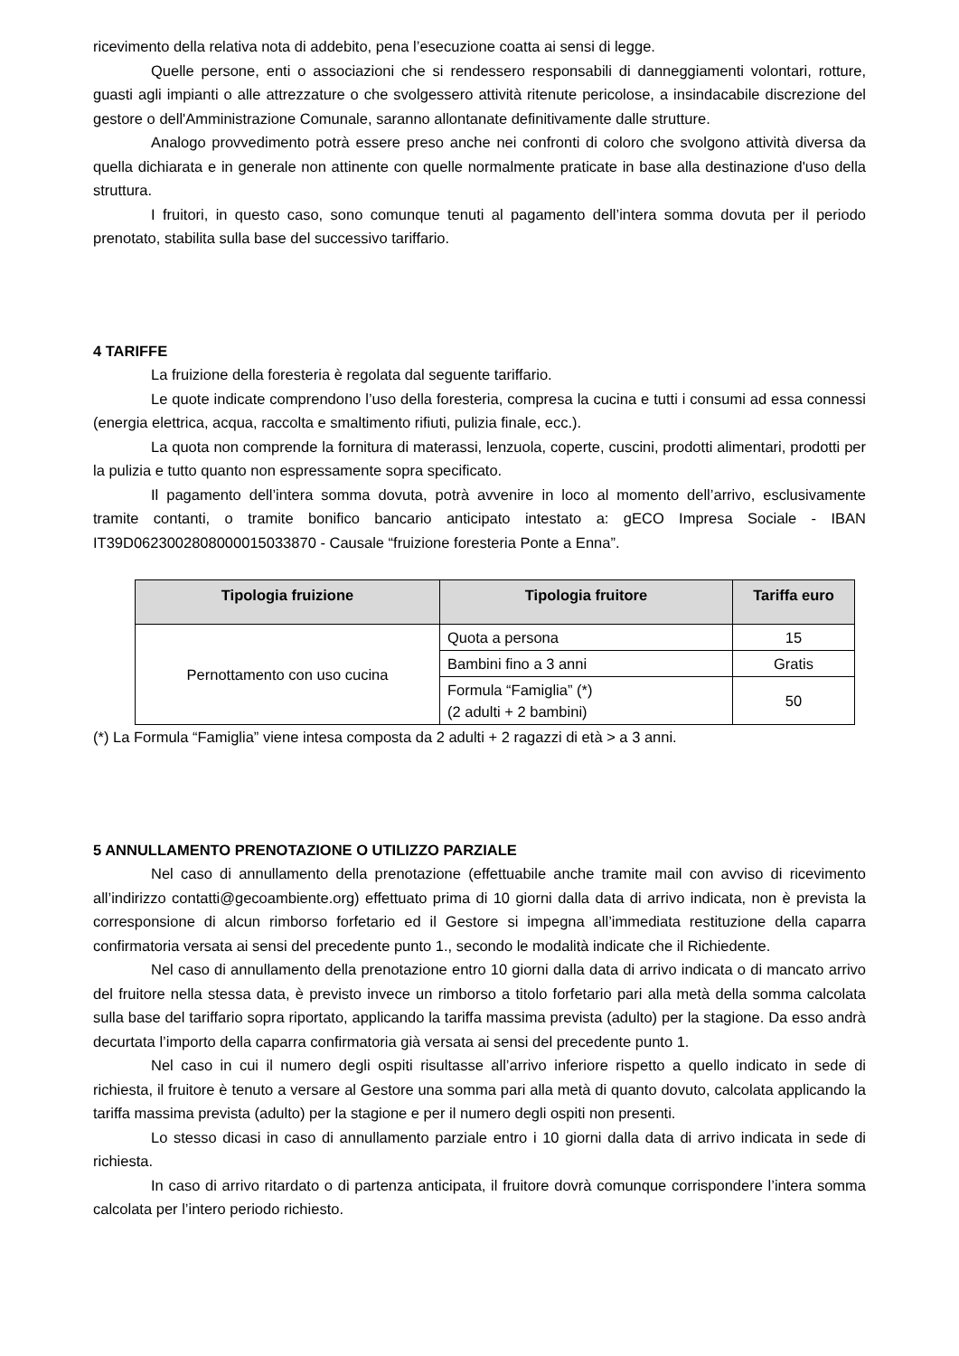ricevimento della relativa nota di addebito, pena l’esecuzione coatta ai sensi di legge.
Quelle persone, enti o associazioni che si rendessero responsabili di danneggiamenti volontari, rotture, guasti agli impianti o alle attrezzature o che svolgessero attività ritenute pericolose, a insindacabile discrezione del gestore o dell'Amministrazione Comunale, saranno allontanate definitivamente dalle strutture.
Analogo provvedimento potrà essere preso anche nei confronti di coloro che svolgono attività diversa da quella dichiarata e in generale non attinente con quelle normalmente praticate in base alla destinazione d'uso della struttura.
I fruitori, in questo caso, sono comunque tenuti al pagamento dell’intera somma dovuta per il periodo prenotato, stabilita sulla base del successivo tariffario.
4 TARIFFE
La fruizione della foresteria è regolata dal seguente tariffario.
Le quote indicate comprendono l’uso della foresteria, compresa la cucina e tutti i consumi ad essa connessi (energia elettrica, acqua, raccolta e smaltimento rifiuti, pulizia finale, ecc.).
La quota non comprende la fornitura di materassi, lenzuola, coperte, cuscini, prodotti alimentari, prodotti per la pulizia e tutto quanto non espressamente sopra specificato.
Il pagamento dell’intera somma dovuta, potrà avvenire in loco al momento dell’arrivo, esclusivamente tramite contanti, o tramite bonifico bancario anticipato intestato a: gECO Impresa Sociale - IBAN IT39D0623002808000015033870 - Causale “fruizione foresteria Ponte a Enna”.
| Tipologia fruizione | Tipologia fruitore | Tariffa euro |
| --- | --- | --- |
| Pernottamento con uso cucina | Quota a persona | 15 |
| | Bambini fino a 3 anni | Gratis |
| | Formula “Famiglia” (*) (2 adulti + 2 bambini) | 50 |
(*) La Formula “Famiglia” viene intesa composta da 2 adulti + 2 ragazzi di età > a 3 anni.
5 ANNULLAMENTO PRENOTAZIONE O UTILIZZO PARZIALE
Nel caso di annullamento della prenotazione (effettuabile anche tramite mail con avviso di ricevimento all’indirizzo contatti@gecoambiente.org) effettuato prima di 10 giorni dalla data di arrivo indicata, non è prevista la corresponsione di alcun rimborso forfetario ed il Gestore si impegna all’immediata restituzione della caparra confirmatoria versata ai sensi del precedente punto 1., secondo le modalità indicate che il Richiedente.
Nel caso di annullamento della prenotazione entro 10 giorni dalla data di arrivo indicata o di mancato arrivo del fruitore nella stessa data, è previsto invece un rimborso a titolo forfetario pari alla metà della somma calcolata sulla base del tariffario sopra riportato, applicando la tariffa massima prevista (adulto) per la stagione. Da esso andrà decurtata l’importo della caparra confirmatoria già versata ai sensi del precedente punto 1.
Nel caso in cui il numero degli ospiti risultasse all’arrivo inferiore rispetto a quello indicato in sede di richiesta, il fruitore è tenuto a versare al Gestore una somma pari alla metà di quanto dovuto, calcolata applicando la tariffa massima prevista (adulto) per la stagione e per il numero degli ospiti non presenti.
Lo stesso dicasi in caso di annullamento parziale entro i 10 giorni dalla data di arrivo indicata in sede di richiesta.
In caso di arrivo ritardato o di partenza anticipata, il fruitore dovrà comunque corrispondere l’intera somma calcolata per l’intero periodo richiesto.